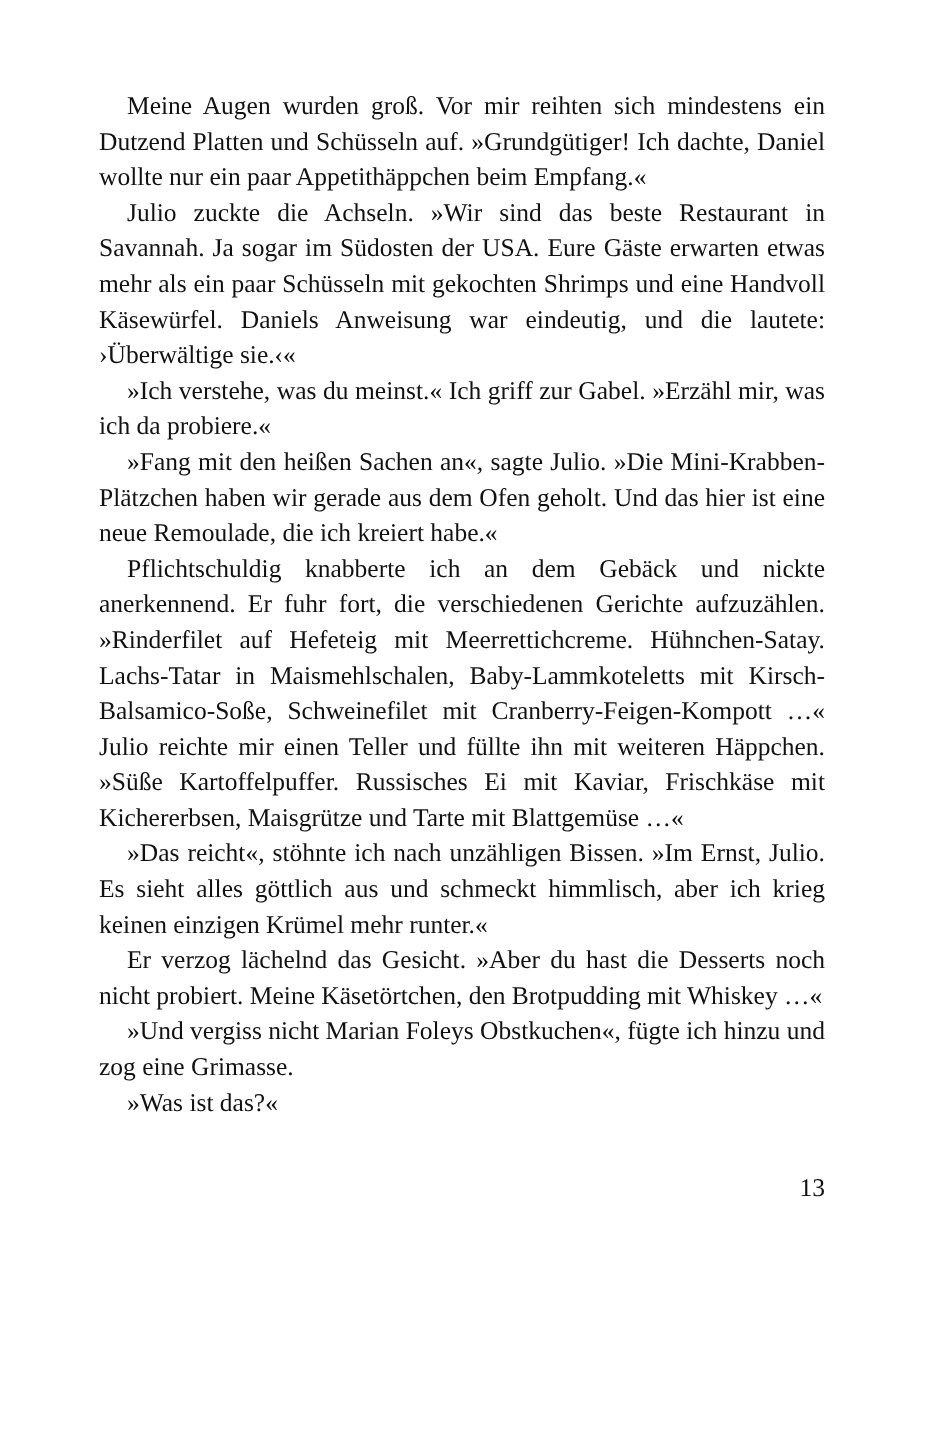Meine Augen wurden groß. Vor mir reihten sich mindestens ein Dutzend Platten und Schüsseln auf. »Grundgütiger! Ich dachte, Daniel wollte nur ein paar Appetithäppchen beim Empfang.«
Julio zuckte die Achseln. »Wir sind das beste Restaurant in Savannah. Ja sogar im Südosten der USA. Eure Gäste erwarten etwas mehr als ein paar Schüsseln mit gekochten Shrimps und eine Handvoll Käsewürfel. Daniels Anweisung war eindeutig, und die lautete: ›Überwältige sie.‹«
»Ich verstehe, was du meinst.« Ich griff zur Gabel. »Erzähl mir, was ich da probiere.«
»Fang mit den heißen Sachen an«, sagte Julio. »Die Mini-Krabben-Plätzchen haben wir gerade aus dem Ofen geholt. Und das hier ist eine neue Remoulade, die ich kreiert habe.«
Pflichtschuldig knabberte ich an dem Gebäck und nickte anerkennend. Er fuhr fort, die verschiedenen Gerichte aufzuzählen. »Rinderfilet auf Hefeteig mit Meerrettichcreme. Hühnchen-Satay. Lachs-Tatar in Maismehlschalen, Baby-Lammkoteletts mit Kirsch-Balsamico-Soße, Schweinefilet mit Cranberry-Feigen-Kompott …« Julio reichte mir einen Teller und füllte ihn mit weiteren Häppchen. »Süße Kartoffelpuffer. Russisches Ei mit Kaviar, Frischkäse mit Kichererbsen, Maisgrütze und Tarte mit Blattgemüse …«
»Das reicht«, stöhnte ich nach unzähligen Bissen. »Im Ernst, Julio. Es sieht alles göttlich aus und schmeckt himmlisch, aber ich krieg keinen einzigen Krümel mehr runter.«
Er verzog lächelnd das Gesicht. »Aber du hast die Desserts noch nicht probiert. Meine Käsetörtchen, den Brotpudding mit Whiskey …«
»Und vergiss nicht Marian Foleys Obstkuchen«, fügte ich hinzu und zog eine Grimasse.
»Was ist das?«
13